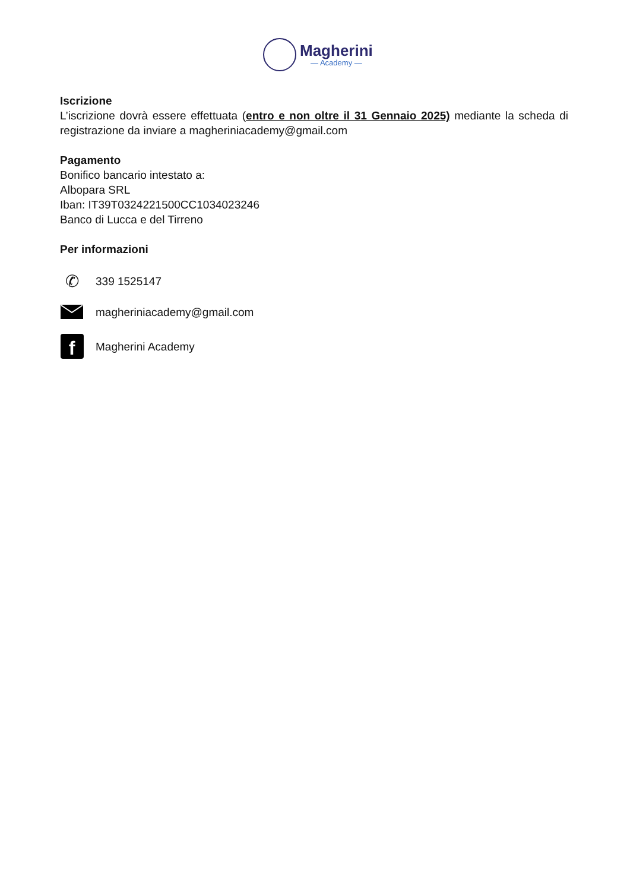Magherini
— Academy —
Iscrizione
L’iscrizione dovrà essere effettuata (entro e non oltre il 31 Gennaio 2025) mediante la scheda di registrazione da inviare a magheriniacademy@gmail.com
Pagamento
Bonifico bancario intestato a:
Albopara SRL
Iban: IT39T0324221500CC1034023246
Banco di Lucca e del Tirreno
Per informazioni
✆
339 1525147
magheriniacademy@gmail.com
f
Magherini Academy